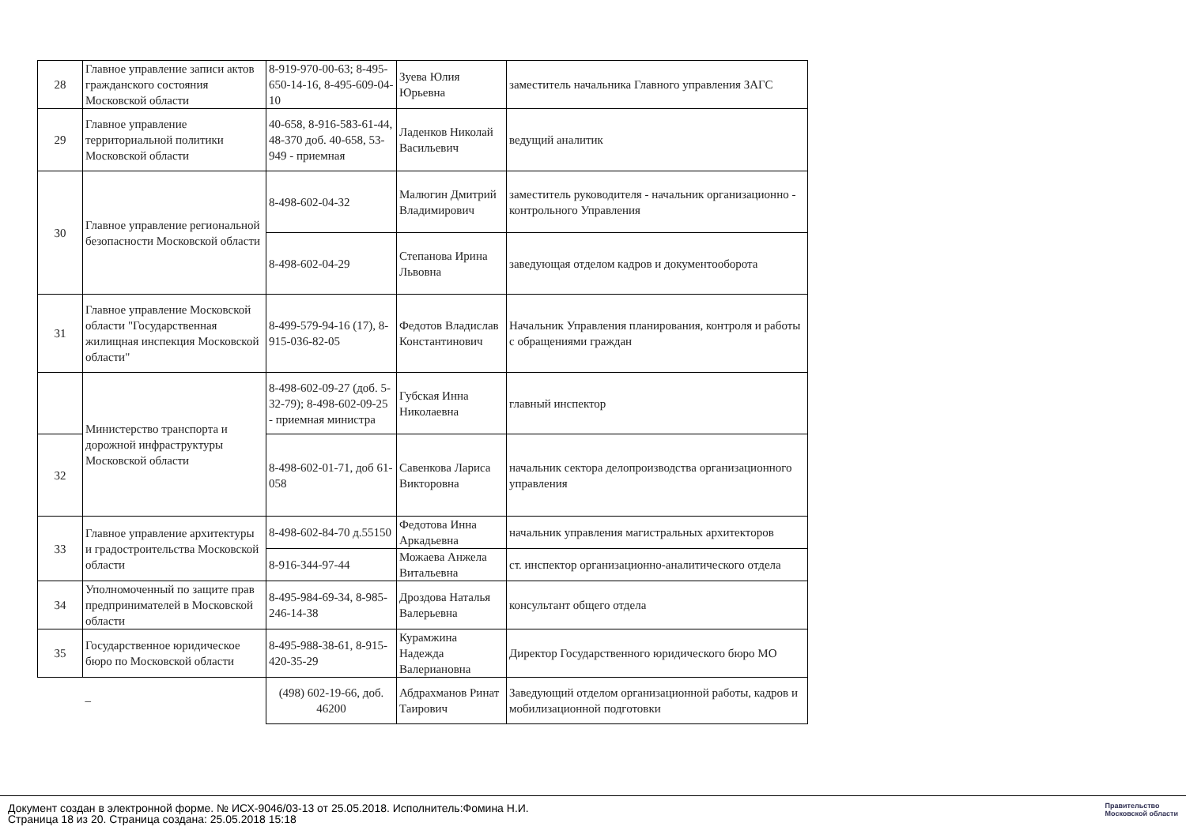| 28 | Главное управление записи актов гражданского состояния Московской области | 8-919-970-00-63; 8-495-650-14-16, 8-495-609-04-10 | Зуева Юлия Юрьевна | заместитель начальника Главного управления ЗАГС |
| 29 | Главное управление территориальной политики Московской области | 40-658, 8-916-583-61-44, 48-370 доб. 40-658, 53-949 - приемная | Ладенков Николай Васильевич | ведущий аналитик |
| 30 | Главное управление региональной безопасности Московской области | 8-498-602-04-32 | Малюгин Дмитрий Владимирович | заместитель руководителя - начальник организационно - контрольного Управления |
| | | 8-498-602-04-29 | Степанова Ирина Львовна | заведующая отделом кадров и документооборота |
| 31 | Главное управление Московской области "Государственная жилищная инспекция Московской области" | 8-499-579-94-16 (17), 8-915-036-82-05 | Федотов Владислав Константинович | Начальник Управления планирования, контроля и работы с обращениями граждан |
| | Министерство транспорта и дорожной инфраструктуры Московской области | 8-498-602-09-27 (доб. 5-32-79); 8-498-602-09-25 - приемная министра | Губская Инна Николаевна | главный инспектор |
| 32 | | 8-498-602-01-71, доб 61-058 | Савенкова Лариса Викторовна | начальник сектора делопроизводства организационного управления |
| 33 | Главное управление архитектуры и градостроительства Московской области | 8-498-602-84-70 д.55150 | Федотова Инна Аркадьевна | начальник управления магистральных архитекторов |
| | | 8-916-344-97-44 | Можаева Анжела Витальевна | ст. инспектор организационно-аналитического отдела |
| 34 | Уполномоченный по защите прав предпринимателей в Московской области | 8-495-984-69-34, 8-985-246-14-38 | Дроздова Наталья Валерьевна | консультант общего отдела |
| 35 | Государственное юридическое бюро по Московской области | 8-495-988-38-61, 8-915-420-35-29 | Курамжина Надежда Валериановна | Директор Государственного юридического бюро МО |
| | – | (498) 602-19-66, доб. 46200 | Абдрахманов Ринат Таирович | Заведующий отделом организационной работы, кадров и мобилизационной подготовки |
Документ создан в электронной форме. № ИСХ-9046/03-13 от 25.05.2018. Исполнитель:Фомина Н.И.
Страница 18 из 20. Страница создана: 25.05.2018 15:18
Правительство
Московской области